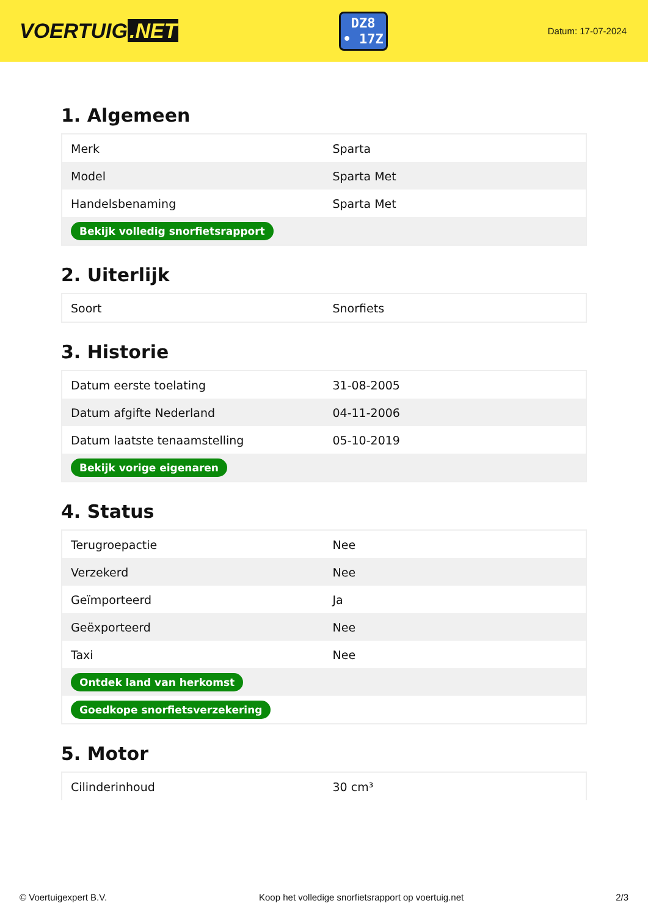VOERTUIG.NET
DZ8
• 17Z
Datum: 17-07-2024
1. Algemeen
| Merk | Sparta |
| Model | Sparta Met |
| Handelsbenaming | Sparta Met |
| Bekijk volledig snorfietsrapport | |
2. Uiterlijk
| Soort | Snorfiets |
3. Historie
| Datum eerste toelating | 31-08-2005 |
| Datum afgifte Nederland | 04-11-2006 |
| Datum laatste tenaamstelling | 05-10-2019 |
| Bekijk vorige eigenaren | |
4. Status
| Terugroepactie | Nee |
| Verzekerd | Nee |
| Geïmporteerd | Ja |
| Geëxporteerd | Nee |
| Taxi | Nee |
| Ontdek land van herkomst | |
| Goedkope snorfietsverzekering | |
5. Motor
| Cilinderinhoud | 30 cm³ |
© Voertuigexpert B.V. Koop het volledige snorfietsrapport op voertuig.net 2/3